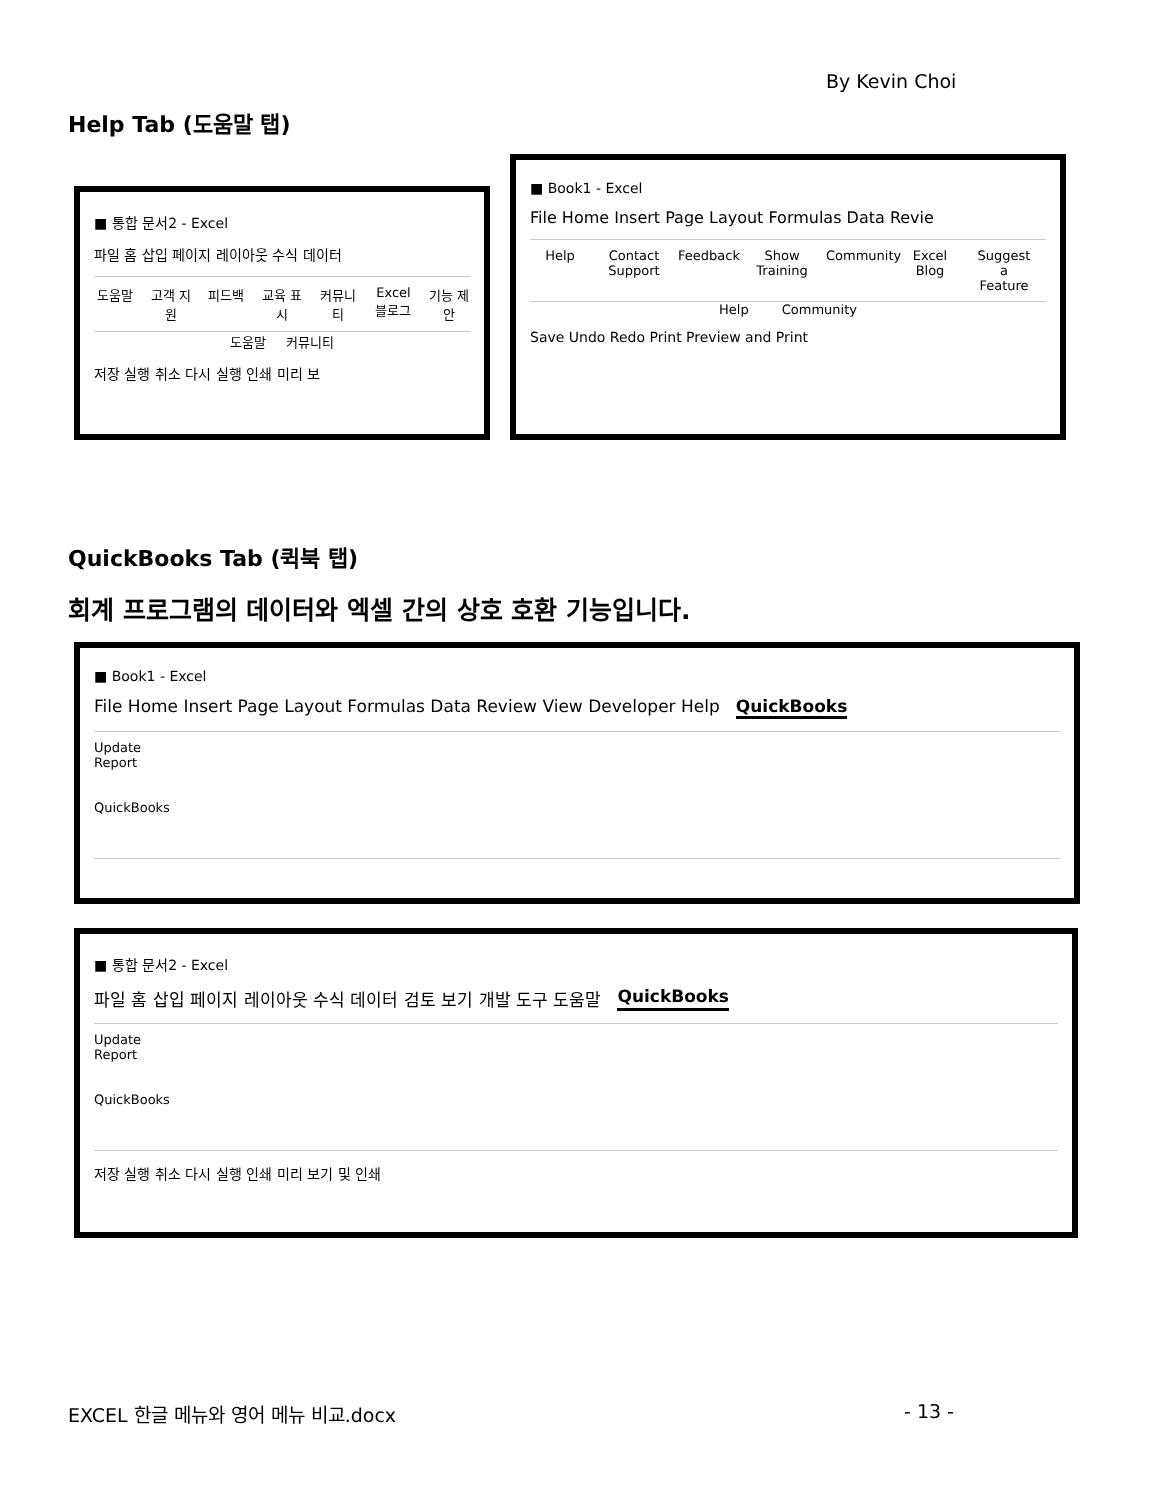By Kevin Choi
Help Tab (도움말 탭)
■ 통합 문서2 - Excel
파일 홈 삽입 페이지 레이아웃 수식 데이터
도움말 고객 지원 피드백 교육 표시 커뮤니티 Excel 블로그
기능 제안
도움말 커뮤니티
저장 실행 취소 다시 실행 인쇄 미리 보
■ Book1 - Excel
File Home Insert Page Layout Formulas Data Revie
Help Contact Support
Feedback
Show Training
Community
Excel Blog
Suggest a Feature
Help Community
Save Undo Redo Print Preview and Print
QuickBooks Tab (퀵북 탭)
회계 프로그램의 데이터와 엑셀 간의 상호 호환 기능입니다.
■ Book1 - Excel
File Home Insert Page Layout Formulas Data Review View Developer Help QuickBooks
Update Report
QuickBooks
■ 통합 문서2 - Excel
파일 홈 삽입 페이지 레이아웃 수식 데이터 검토 보기 개발 도구 도움말 QuickBooks
Update Report
QuickBooks
저장 실행 취소 다시 실행 인쇄 미리 보기 및 인쇄
EXCEL 한글 메뉴와 영어 메뉴 비교.docx
- 13 -